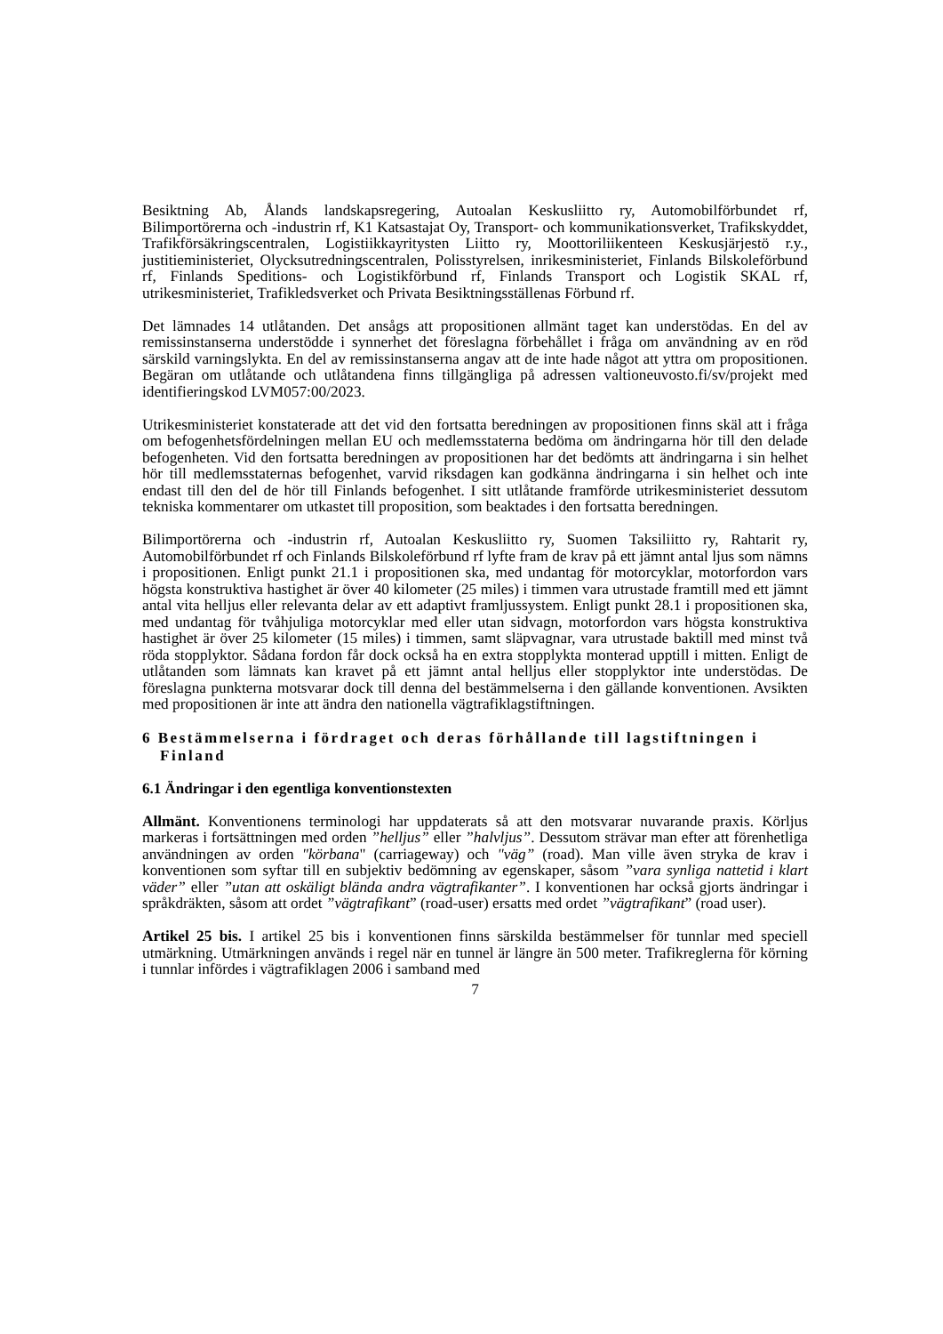Besiktning Ab, Ålands landskapsregering, Autoalan Keskusliitto ry, Automobilförbundet rf, Bilimportörerna och -industrin rf, K1 Katsastajat Oy, Transport- och kommunikationsverket, Trafikskyddet, Trafikförsäkringscentralen, Logistiikkayritysten Liitto ry, Moottoriliikenteen Keskusjärjestö r.y., justitieministeriet, Olycksutredningscentralen, Polisstyrelsen, inrikesministeriet, Finlands Bilskoleförbund rf, Finlands Speditions- och Logistikförbund rf, Finlands Transport och Logistik SKAL rf, utrikesministeriet, Trafikledsverket och Privata Besiktningsställenas Förbund rf.
Det lämnades 14 utlåtanden. Det ansågs att propositionen allmänt taget kan understödas. En del av remissinstanserna understödde i synnerhet det föreslagna förbehållet i fråga om användning av en röd särskild varningslykta. En del av remissinstanserna angav att de inte hade något att yttra om propositionen. Begäran om utlåtande och utlåtandena finns tillgängliga på adressen valtioneuvosto.fi/sv/projekt med identifieringskod LVM057:00/2023.
Utrikesministeriet konstaterade att det vid den fortsatta beredningen av propositionen finns skäl att i fråga om befogenhetsfördelningen mellan EU och medlemsstaterna bedöma om ändringarna hör till den delade befogenheten. Vid den fortsatta beredningen av propositionen har det bedömts att ändringarna i sin helhet hör till medlemsstaternas befogenhet, varvid riksdagen kan godkänna ändringarna i sin helhet och inte endast till den del de hör till Finlands befogenhet. I sitt utlåtande framförde utrikesministeriet dessutom tekniska kommentarer om utkastet till proposition, som beaktades i den fortsatta beredningen.
Bilimportörerna och -industrin rf, Autoalan Keskusliitto ry, Suomen Taksiliitto ry, Rahtarit ry, Automobilförbundet rf och Finlands Bilskoleförbund rf lyfte fram de krav på ett jämnt antal ljus som nämns i propositionen. Enligt punkt 21.1 i propositionen ska, med undantag för motorcyklar, motorfordon vars högsta konstruktiva hastighet är över 40 kilometer (25 miles) i timmen vara utrustade framtill med ett jämnt antal vita helljus eller relevanta delar av ett adaptivt framljussystem. Enligt punkt 28.1 i propositionen ska, med undantag för tvåhjuliga motorcyklar med eller utan sidvagn, motorfordon vars högsta konstruktiva hastighet är över 25 kilometer (15 miles) i timmen, samt släpvagnar, vara utrustade baktill med minst två röda stopplyktor. Sådana fordon får dock också ha en extra stopplykta monterad upptill i mitten. Enligt de utlåtanden som lämnats kan kravet på ett jämnt antal helljus eller stopplyktor inte understödas. De föreslagna punkterna motsvarar dock till denna del bestämmelserna i den gällande konventionen. Avsikten med propositionen är inte att ändra den nationella vägtrafiklagstiftningen.
6 Bestämmelserna i fördraget och deras förhållande till lagstiftningen i
Finland
6.1 Ändringar i den egentliga konventionstexten
Allmänt. Konventionens terminologi har uppdaterats så att den motsvarar nuvarande praxis. Körljus markeras i fortsättningen med orden ”helljus” eller ”halvljus”. Dessutom strävar man efter att förenhetliga användningen av orden "körbana" (carriageway) och "väg” (road). Man ville även stryka de krav i konventionen som syftar till en subjektiv bedömning av egenskaper, såsom ”vara synliga nattetid i klart väder” eller ”utan att oskäligt blända andra vägtrafikanter”. I konventionen har också gjorts ändringar i språkdräkten, såsom att ordet ”vägtrafikant” (road-user) ersatts med ordet ”vägtrafikant” (road user).
Artikel 25 bis. I artikel 25 bis i konventionen finns särskilda bestämmelser för tunnlar med speciell utmärkning. Utmärkningen används i regel när en tunnel är längre än 500 meter. Trafikreglerna för körning i tunnlar infördes i vägtrafiklagen 2006 i samband med
7